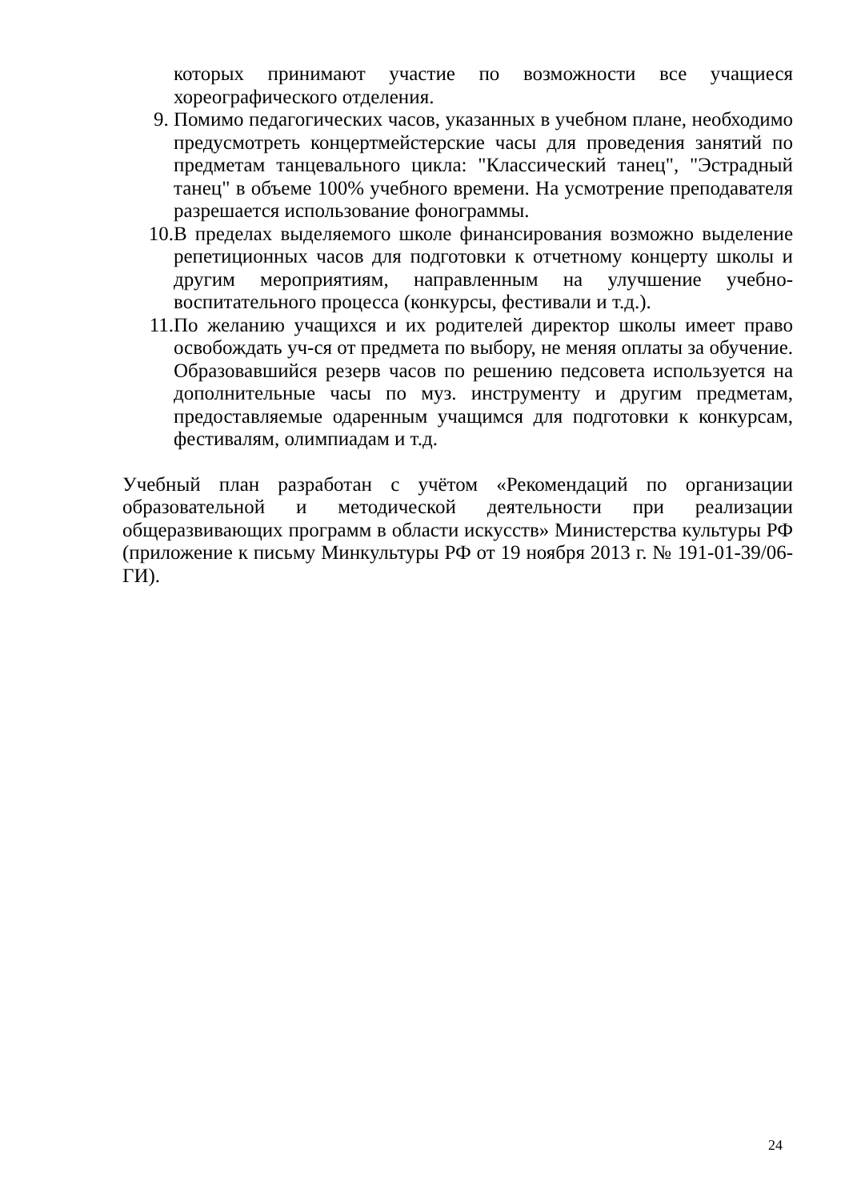которых принимают участие по возможности все учащиеся хореографического отделения.
9. Помимо педагогических часов, указанных в учебном плане, необходимо предусмотреть концертмейстерские часы для проведения занятий по предметам танцевального цикла: "Классический танец", "Эстрадный танец" в объеме 100% учебного времени. На усмотрение преподавателя разрешается использование фонограммы.
10. В пределах выделяемого школе финансирования возможно выделение репетиционных часов для подготовки к отчетному концерту школы и другим мероприятиям, направленным на улучшение учебно-воспитательного процесса (конкурсы, фестивали и т.д.).
11. По желанию учащихся и их родителей директор школы имеет право освобождать уч-ся от предмета по выбору, не меняя оплаты за обучение. Образовавшийся резерв часов по решению педсовета используется на дополнительные часы по муз. инструменту и другим предметам, предоставляемые одаренным учащимся для подготовки к конкурсам, фестивалям, олимпиадам и т.д.
Учебный план разработан с учётом «Рекомендаций по организации образовательной и методической деятельности при реализации общеразвивающих программ в области искусств» Министерства культуры РФ (приложение к письму Минкультуры РФ от 19 ноября 2013 г. № 191-01-39/06-ГИ).
24